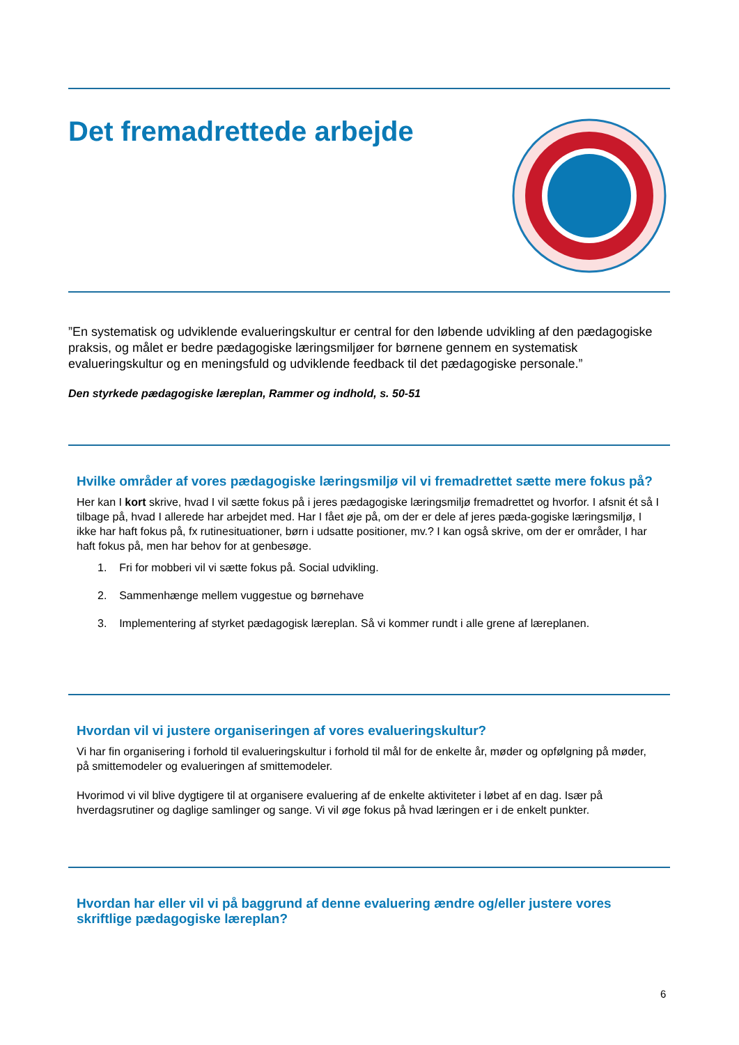Det fremadrettede arbejde
”En systematisk og udviklende evalueringskultur er central for den løbende udvikling af den pædagogiske praksis, og målet er bedre pædagogiske læringsmiljøer for børnene gennem en systematisk evalueringskultur og en meningsfuld og udviklende feedback til det pædagogiske personale.”
Den styrkede pædagogiske læreplan, Rammer og indhold, s. 50-51
Hvilke områder af vores pædagogiske læringsmiljø vil vi fremadrettet sætte mere fokus på?
Her kan I kort skrive, hvad I vil sætte fokus på i jeres pædagogiske læringsmiljø fremadrettet og hvorfor. I afsnit ét så I tilbage på, hvad I allerede har arbejdet med. Har I fået øje på, om der er dele af jeres pæda-gogiske læringsmiljø, I ikke har haft fokus på, fx rutinesituationer, børn i udsatte positioner, mv.? I kan også skrive, om der er områder, I har haft fokus på, men har behov for at genbesøge.
1. Fri for mobberi vil vi sætte fokus på. Social udvikling.
2. Sammenhænge mellem vuggestue og børnehave
3. Implementering af styrket pædagogisk læreplan. Så vi kommer rundt i alle grene af læreplanen.
Hvordan vil vi justere organiseringen af vores evalueringskultur?
Vi har fin organisering i forhold til evalueringskultur i forhold til mål for de enkelte år, møder og opfølgning på møder, på smittemodeler og evalueringen af smittemodeler.
Hvorimod vi vil blive dygtigere til at organisere evaluering af de enkelte aktiviteter i løbet af en dag. Især på hverdagsrutiner og daglige samlinger og sange. Vi vil øge fokus på hvad læringen er i de enkelt punkter.
Hvordan har eller vil vi på baggrund af denne evaluering ændre og/eller justere vores skriftlige pædagogiske læreplan?
6